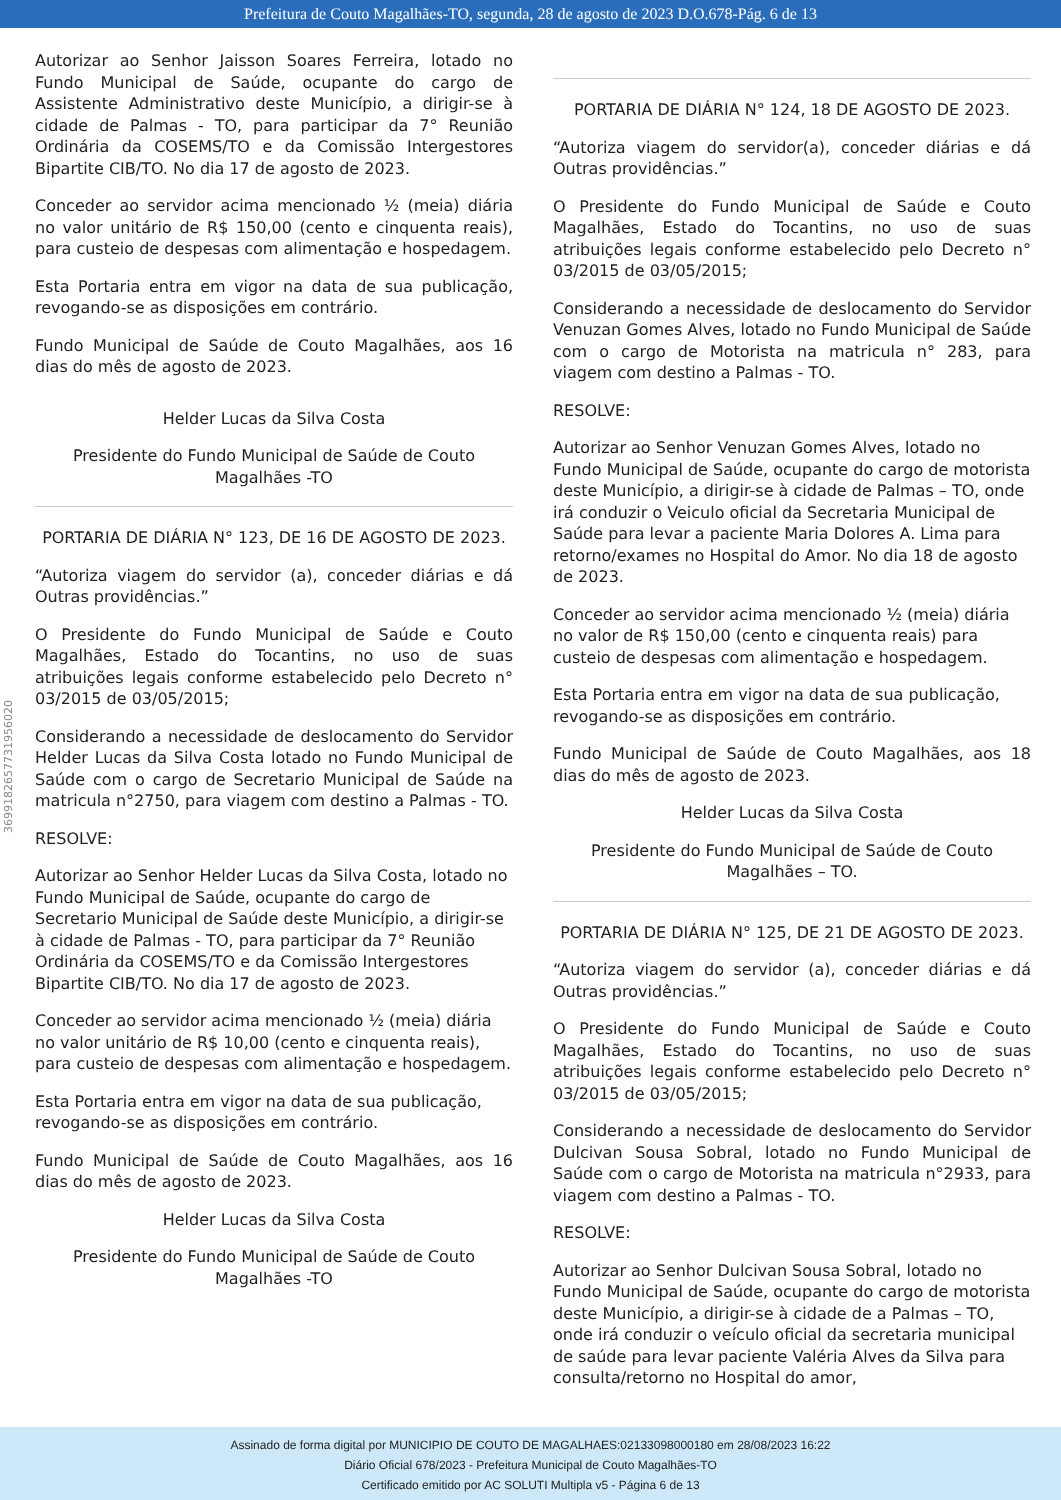Prefeitura de Couto Magalhães-TO, segunda, 28 de agosto de 2023 D.O.678-Pág. 6 de 13
3699182657731956020
Autorizar ao Senhor Jaisson Soares Ferreira, lotado no Fundo Municipal de Saúde, ocupante do cargo de Assistente Administrativo deste Município, a dirigir-se à cidade de Palmas - TO, para participar da 7° Reunião Ordinária da COSEMS/TO e da Comissão Intergestores Bipartite CIB/TO. No dia 17 de agosto de 2023.
Conceder ao servidor acima mencionado ½ (meia) diária no valor unitário de R$ 150,00 (cento e cinquenta reais), para custeio de despesas com alimentação e hospedagem.
Esta Portaria entra em vigor na data de sua publicação, revogando-se as disposições em contrário.
Fundo Municipal de Saúde de Couto Magalhães, aos 16 dias do mês de agosto de 2023.
Helder Lucas da Silva Costa
Presidente do Fundo Municipal de Saúde de Couto Magalhães -TO
PORTARIA DE DIÁRIA N° 123, DE 16 DE AGOSTO DE 2023.
“Autoriza viagem do servidor (a), conceder diárias e dá Outras providências.”
O Presidente do Fundo Municipal de Saúde e Couto Magalhães, Estado do Tocantins, no uso de suas atribuições legais conforme estabelecido pelo Decreto n° 03/2015 de 03/05/2015;
Considerando a necessidade de deslocamento do Servidor Helder Lucas da Silva Costa lotado no Fundo Municipal de Saúde com o cargo de Secretario Municipal de Saúde na matricula n°2750, para viagem com destino a Palmas - TO.
RESOLVE:
Autorizar ao Senhor Helder Lucas da Silva Costa, lotado no Fundo Municipal de Saúde, ocupante do cargo de Secretario Municipal de Saúde deste Município, a dirigir-se à cidade de Palmas - TO, para participar da 7° Reunião Ordinária da COSEMS/TO e da Comissão Intergestores Bipartite CIB/TO. No dia 17 de agosto de 2023.
Conceder ao servidor acima mencionado ½ (meia) diária no valor unitário de R$ 10,00 (cento e cinquenta reais), para custeio de despesas com alimentação e hospedagem.
Esta Portaria entra em vigor na data de sua publicação, revogando-se as disposições em contrário.
Fundo Municipal de Saúde de Couto Magalhães, aos 16 dias do mês de agosto de 2023.
Helder Lucas da Silva Costa
Presidente do Fundo Municipal de Saúde de Couto Magalhães -TO
PORTARIA DE DIÁRIA N° 124, 18 DE AGOSTO DE 2023.
“Autoriza viagem do servidor(a), conceder diárias e dá Outras providências.”
O Presidente do Fundo Municipal de Saúde e Couto Magalhães, Estado do Tocantins, no uso de suas atribuições legais conforme estabelecido pelo Decreto n° 03/2015 de 03/05/2015;
Considerando a necessidade de deslocamento do Servidor Venuzan Gomes Alves, lotado no Fundo Municipal de Saúde com o cargo de Motorista na matricula n° 283, para viagem com destino a Palmas - TO.
RESOLVE:
Autorizar ao Senhor Venuzan Gomes Alves, lotado no Fundo Municipal de Saúde, ocupante do cargo de motorista deste Município, a dirigir-se à cidade de Palmas – TO, onde irá conduzir o Veiculo oficial da Secretaria Municipal de Saúde para levar a paciente Maria Dolores A. Lima para retorno/exames no Hospital do Amor. No dia 18 de agosto de 2023.
Conceder ao servidor acima mencionado ½ (meia) diária no valor de R$ 150,00 (cento e cinquenta reais) para custeio de despesas com alimentação e hospedagem.
Esta Portaria entra em vigor na data de sua publicação, revogando-se as disposições em contrário.
Fundo Municipal de Saúde de Couto Magalhães, aos 18 dias do mês de agosto de 2023.
Helder Lucas da Silva Costa
Presidente do Fundo Municipal de Saúde de Couto Magalhães – TO.
PORTARIA DE DIÁRIA N° 125, DE 21 DE AGOSTO DE 2023.
“Autoriza viagem do servidor (a), conceder diárias e dá Outras providências.”
O Presidente do Fundo Municipal de Saúde e Couto Magalhães, Estado do Tocantins, no uso de suas atribuições legais conforme estabelecido pelo Decreto n° 03/2015 de 03/05/2015;
Considerando a necessidade de deslocamento do Servidor Dulcivan Sousa Sobral, lotado no Fundo Municipal de Saúde com o cargo de Motorista na matricula n°2933, para viagem com destino a Palmas - TO.
RESOLVE:
Autorizar ao Senhor Dulcivan Sousa Sobral, lotado no Fundo Municipal de Saúde, ocupante do cargo de motorista deste Município, a dirigir-se à cidade de a Palmas – TO, onde irá conduzir o veículo oficial da secretaria municipal de saúde para levar paciente Valéria Alves da Silva para consulta/retorno no Hospital do amor,
Assinado de forma digital por MUNICIPIO DE COUTO DE MAGALHAES:02133098000180 em 28/08/2023 16:22
Diário Oficial 678/2023 - Prefeitura Municipal de Couto Magalhães-TO
Certificado emitido por AC SOLUTI Multipla v5 - Página 6 de 13